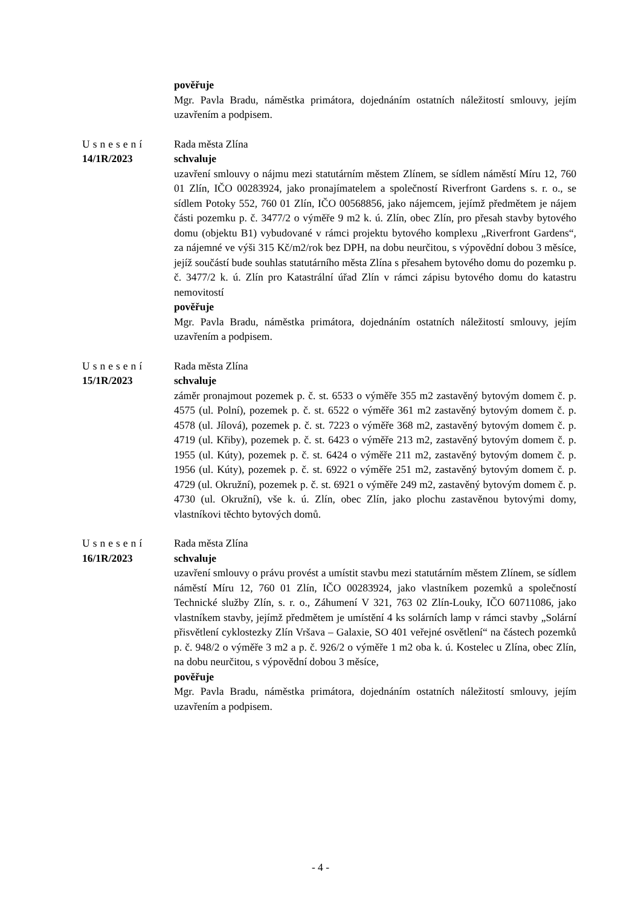pověřuje
Mgr. Pavla Bradu, náměstka primátora, dojednáním ostatních náležitostí smlouvy, jejím uzavřením a podpisem.
Usnesení
14/1R/2023
Rada města Zlína
schvaluje
uzavření smlouvy o nájmu mezi statutárním městem Zlínem, se sídlem náměstí Míru 12, 760 01 Zlín, IČO 00283924, jako pronajímatelem a společností Riverfront Gardens s. r. o., se sídlem Potoky 552, 760 01 Zlín, IČO 00568856, jako nájemcem, jejímž předmětem je nájem části pozemku p. č. 3477/2 o výměře 9 m2 k. ú. Zlín, obec Zlín, pro přesah stavby bytového domu (objektu B1) vybudované v rámci projektu bytového komplexu „Riverfront Gardens“, za nájemné ve výši 315 Kč/m2/rok bez DPH, na dobu neurčitou, s výpovědní dobou 3 měsíce, jejíž součástí bude souhlas statutárního města Zlína s přesahem bytového domu do pozemku p. č. 3477/2 k. ú. Zlín pro Katastrální úřad Zlín v rámci zápisu bytového domu do katastru nemovitostí
pověřuje
Mgr. Pavla Bradu, náměstka primátora, dojednáním ostatních náležitostí smlouvy, jejím uzavřením a podpisem.
Usnesení
15/1R/2023
Rada města Zlína
schvaluje
záměr pronajmout pozemek p. č. st. 6533 o výměře 355 m2 zastavěný bytovým domem č. p. 4575 (ul. Polní), pozemek p. č. st. 6522 o výměře 361 m2 zastavěný bytovým domem č. p. 4578 (ul. Jílová), pozemek p. č. st. 7223 o výměře 368 m2, zastavěný bytovým domem č. p. 4719 (ul. Křiby), pozemek p. č. st. 6423 o výměře 213 m2, zastavěný bytovým domem č. p. 1955 (ul. Kúty), pozemek p. č. st. 6424 o výměře 211 m2, zastavěný bytovým domem č. p. 1956 (ul. Kúty), pozemek p. č. st. 6922 o výměře 251 m2, zastavěný bytovým domem č. p. 4729 (ul. Okružní), pozemek p. č. st. 6921 o výměře 249 m2, zastavěný bytovým domem č. p. 4730 (ul. Okružní), vše k. ú. Zlín, obec Zlín, jako plochu zastavěnou bytovými domy, vlastníkovi těchto bytových domů.
Usnesení
16/1R/2023
Rada města Zlína
schvaluje
uzavření smlouvy o právu provést a umístit stavbu mezi statutárním městem Zlínem, se sídlem náměstí Míru 12, 760 01 Zlín, IČO 00283924, jako vlastníkem pozemků a společností Technické služby Zlín, s. r. o., Záhumení V 321, 763 02 Zlín-Louky, IČO 60711086, jako vlastníkem stavby, jejímž předmětem je umístění 4 ks solárních lamp v rámci stavby „Solární přisvětlení cyklostezky Zlín Vršava – Galaxie, SO 401 veřejné osvětlení“ na částech pozemků p. č. 948/2 o výměře 3 m2 a p. č. 926/2 o výměře 1 m2 oba k. ú. Kostelec u Zlína, obec Zlín, na dobu neurčitou, s výpovědní dobou 3 měsíce,
pověřuje
Mgr. Pavla Bradu, náměstka primátora, dojednáním ostatních náležitostí smlouvy, jejím uzavřením a podpisem.
- 4 -